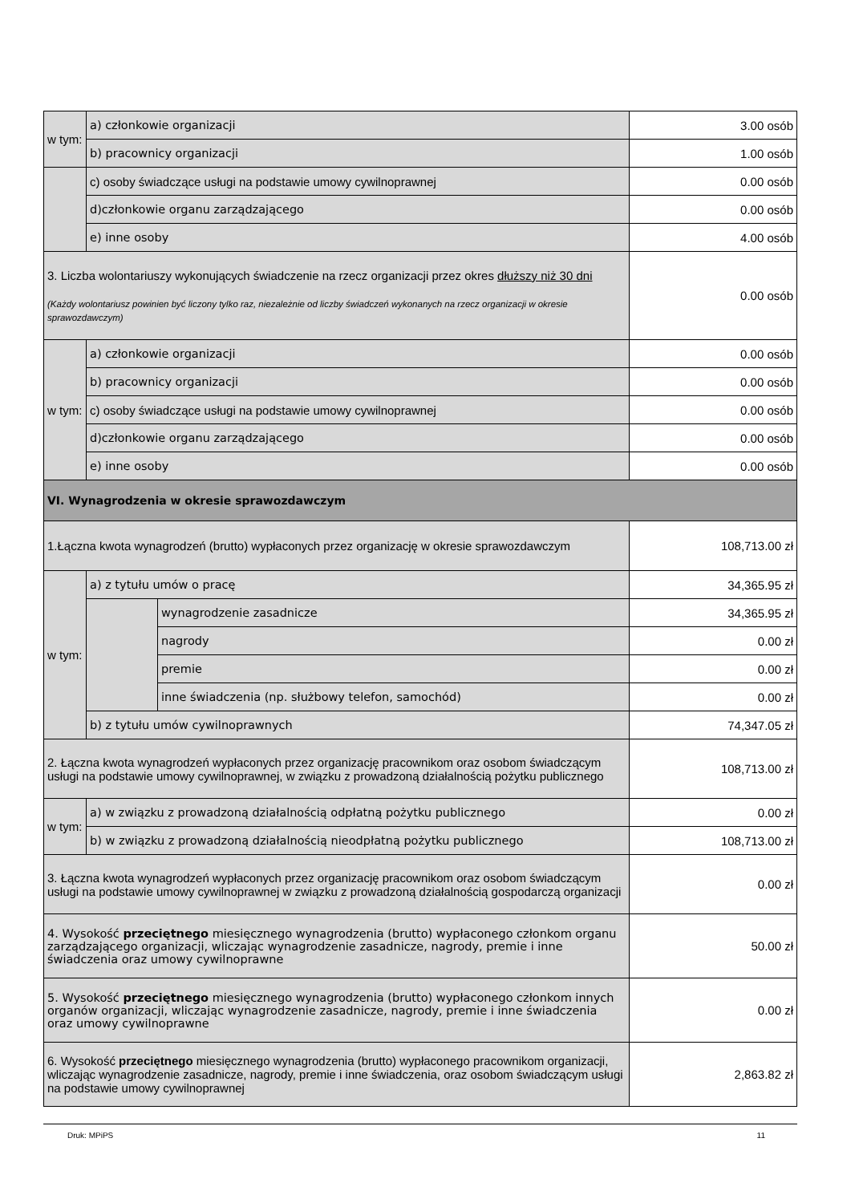| w tym: | a) członkowie organizacji | | 3.00 osób |
| | b) pracownicy organizacji | | 1.00 osób |
| | c) osoby świadczące usługi na podstawie umowy cywilnoprawnej | | 0.00 osób |
| | d)członkowie organu zarządzającego | | 0.00 osób |
| | e) inne osoby | | 4.00 osób |
| 3. Liczba wolontariuszy wykonujących świadczenie na rzecz organizacji przez okres dłuższy niż 30 dni (Każdy wolontariusz powinien być liczony tylko raz, niezależnie od liczby świadczeń wykonanych na rzecz organizacji w okresie sprawozdawczym) | | | 0.00 osób |
| w tym: | a) członkowie organizacji | | 0.00 osób |
| | b) pracownicy organizacji | | 0.00 osób |
| | c) osoby świadczące usługi na podstawie umowy cywilnoprawnej | | 0.00 osób |
| | d)członkowie organu zarządzającego | | 0.00 osób |
| | e) inne osoby | | 0.00 osób |
| VI. Wynagrodzenia w okresie sprawozdawczym | | | |
| 1.Łączna kwota wynagrodzeń (brutto) wypłaconych przez organizację w okresie sprawozdawczym | | | 108,713.00 zł |
| w tym: | a) z tytułu umów o pracę | | 34,365.95 zł |
| | | wynagrodzenie zasadnicze | 34,365.95 zł |
| | | nagrody | 0.00 zł |
| | | premie | 0.00 zł |
| | | inne świadczenia (np. służbowy telefon, samochód) | 0.00 zł |
| | b) z tytułu umów cywilnoprawnych | | 74,347.05 zł |
| 2. Łączna kwota wynagrodzeń wypłaconych przez organizację pracownikom oraz osobom świadczącym usługi na podstawie umowy cywilnoprawnej, w związku z prowadzoną działalnością pożytku publicznego | | | 108,713.00 zł |
| w tym: | a) w związku z prowadzoną działalnością odpłatną pożytku publicznego | | 0.00 zł |
| | b) w związku z prowadzoną działalnością nieodpłatną pożytku publicznego | | 108,713.00 zł |
| 3. Łączna kwota wynagrodzeń wypłaconych przez organizację pracownikom oraz osobom świadczącym usługi na podstawie umowy cywilnoprawnej w związku z prowadzoną działalnością gospodarczą organizacji | | | 0.00 zł |
| 4. Wysokość przeciętnego miesięcznego wynagrodzenia (brutto) wypłaconego członkom organu zarządzającego organizacji, wliczając wynagrodzenie zasadnicze, nagrody, premie i inne świadczenia oraz umowy cywilnoprawne | | | 50.00 zł |
| 5. Wysokość przeciętnego miesięcznego wynagrodzenia (brutto) wypłaconego członkom innych organów organizacji, wliczając wynagrodzenie zasadnicze, nagrody, premie i inne świadczenia oraz umowy cywilnoprawne | | | 0.00 zł |
| 6. Wysokość przeciętnego miesięcznego wynagrodzenia (brutto) wypłaconego pracownikom organizacji, wliczając wynagrodzenie zasadnicze, nagrody, premie i inne świadczenia, oraz osobom świadczącym usługi na podstawie umowy cywilnoprawnej | | | 2,863.82 zł |
Druk: MPiPS 11